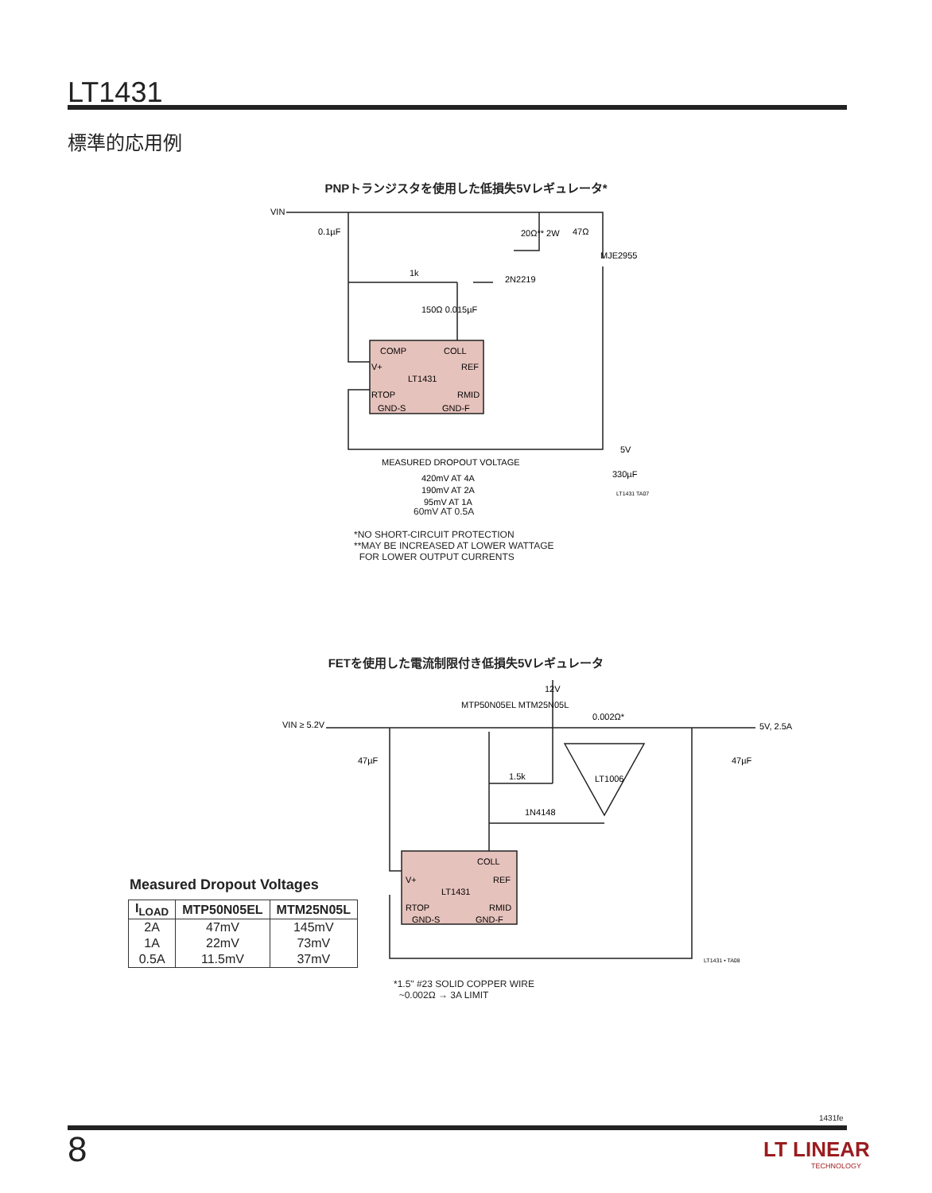LT1431
標準的応用例
PNPトランジスタを使用した低損失5Vレギュレータ*
VIN
0.1µF
20Ω** 2W
47Ω
MJE2955
1k
2N2219
150Ω 0.015µF
COMP
COLL
V+
REF
LT1431
RTOP
RMID
GND-S
GND-F
5V
330µF
LT1431 TA07
MEASURED DROPOUT VOLTAGE
420mV AT 4A
190mV AT 2A
95mV AT 1A
60mV AT 0.5A
*NO SHORT-CIRCUIT PROTECTION
**MAY BE INCREASED AT LOWER WATTAGE
FOR LOWER OUTPUT CURRENTS
FETを使用した電流制限付き低損失5Vレギュレータ
12V
MTP50N05EL MTM25N05L
0.002Ω*
VIN ≥ 5.2V
5V, 2.5A
47µF
47µF
1.5k
LT1006
1N4148
COLL
V+
REF
LT1431
RTOP
RMID
GND-S
GND-F
LT1431 • TA08
*1.5" #23 SOLID COPPER WIRE
~0.002Ω → 3A LIMIT
Measured Dropout Voltages
| I<sub>LOAD</sub> | MTP50N05EL | MTM25N05L |
| --- | --- | --- |
| 2A | 47mV | 145mV |
| 1A | 22mV | 73mV |
| 0.5A | 11.5mV | 37mV |
1431fe
8
LT LINEAR
TECHNOLOGY